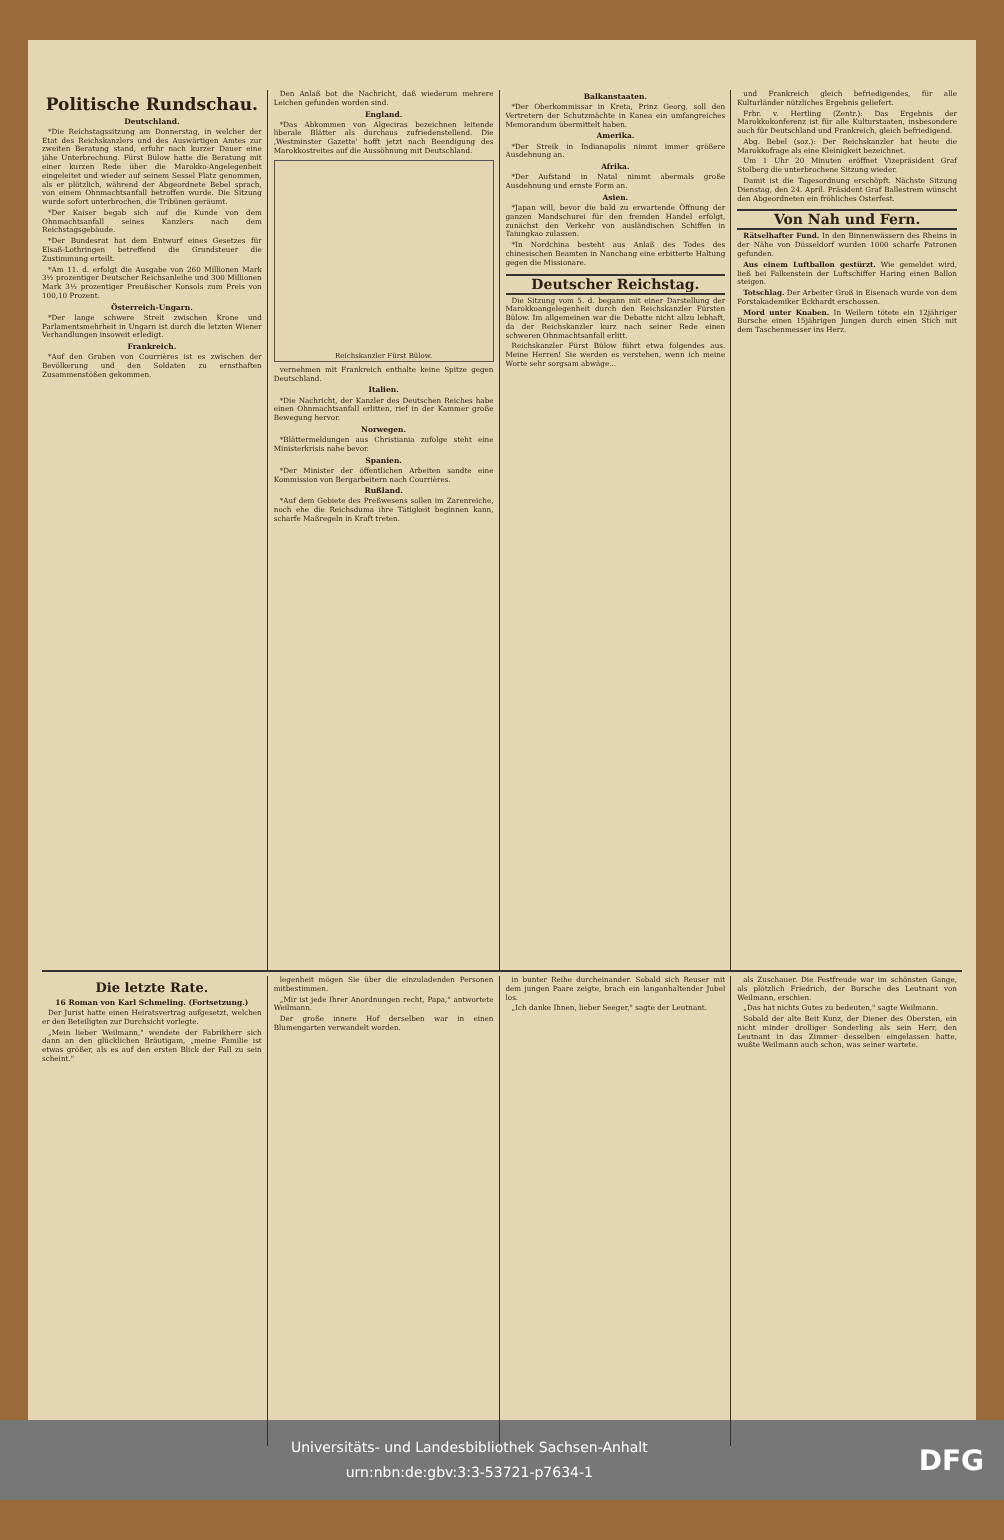Politische Rundschau.
Deutschland.
*Die Reichstagssitzung am Donnerstag, in welcher der Etat des Reichskanzlers und des Auswärtigen Amtes zur zweiten Beratung stand, erfuhr nach kurzer Dauer eine jähe Unterbrechung. Fürst Bülow hatte die Beratung mit einer kurzen Rede über die Marokko-Angelegenheit eingeleitet und wieder auf seinem Sessel Platz genommen, als er plötzlich, während der Abgeordnete Bebel sprach, von einem Ohnmachtsanfall betroffen wurde. Die Sitzung wurde sofort unterbrochen, die Tribünen geräumt.
*Der Kaiser begab sich auf die Kunde von dem Ohnmachtsanfall seines Kanzlers nach dem Reichstagsgebäude.
*Der Bundesrat hat dem Entwurf eines Gesetzes für Elsaß-Lothringen betreffend die Grundsteuer die Zustimmung erteilt.
*Am 11. d. erfolgt die Ausgabe von 260 Millionen Mark 3½ prozentiger Deutscher Reichsanleihe und 300 Millionen Mark 3½ prozentiger Preußischer Konsols zum Preis von 100,10 Prozent.
Österreich-Ungarn.
*Der lange schwere Streit zwischen Krone und Parlamentsmehrheit in Ungarn ist durch die letzten Wiener Verhandlungen insoweit erledigt.
Frankreich.
*Auf den Gruben von Courrières ist es zwischen der Bevölkerung und den Soldaten zu ernsthaften Zusammenstößen gekommen.
Den Anlaß bot die Nachricht, daß wiederum mehrere Leichen gefunden worden sind.
England.
*Das Abkommen von Algeciras bezeichnen leitende liberale Blätter als durchaus zufriedenstellend. Die ‚Westminster Gazette' hofft jetzt nach Beendigung des Marokkostreites auf die Aussöhnung mit Deutschland.
Reichskanzler Fürst Bülow.
vernehmen mit Frankreich enthalte keine Spitze gegen Deutschland.
Italien.
*Die Nachricht, der Kanzler des Deutschen Reiches habe einen Ohnmachtsanfall erlitten, rief in der Kammer große Bewegung hervor.
Norwegen.
*Blättermeldungen aus Christiania zufolge steht eine Ministerkrisis nahe bevor.
Spanien.
*Der Minister der öffentlichen Arbeiten sandte eine Kommission von Bergarbeitern nach Courrières.
Rußland.
*Auf dem Gebiete des Preßwesens sollen im Zarenreiche, noch ehe die Reichsduma ihre Tätigkeit beginnen kann, scharfe Maßregeln in Kraft treten.
Balkanstaaten.
*Der Oberkommissar in Kreta, Prinz Georg, soll den Vertretern der Schutzmächte in Kanea ein umfangreiches Memorandum übermittelt haben.
Amerika.
*Der Streik in Indianapolis nimmt immer größere Ausdehnung an.
Afrika.
*Der Aufstand in Natal nimmt abermals große Ausdehnung und ernste Form an.
Asien.
*Japan will, bevor die bald zu erwartende Öffnung der ganzen Mandschurei für den fremden Handel erfolgt, zunächst den Verkehr von ausländischen Schiffen in Taiungkao zulassen.
*In Nordchina besteht aus Anlaß des Todes des chinesischen Beamten in Nanchang eine erbitterte Haltung gegen die Missionare.
Deutscher Reichstag.
Die Sitzung vom 5. d. begann mit einer Darstellung der Marokkoangelegenheit durch den Reichskanzler Fürsten Bülow. Im allgemeinen war die Debatte nicht allzu lebhaft, da der Reichskanzler kurz nach seiner Rede einen schweren Ohnmachtsanfall erlitt.
Reichskanzler Fürst Bülow führt etwa folgendes aus. Meine Herren! Sie werden es verstehen, wenn ich meine Worte sehr sorgsam abwäge...
und Frankreich gleich befriedigendes, für alle Kulturländer nützliches Ergebnis geliefert.
Frhr. v. Hertling (Zentr.): Das Ergebnis der Marokkokonferenz ist für alle Kulturstaaten, insbesondere auch für Deutschland und Frankreich, gleich befriedigend.
Abg. Bebel (soz.): Der Reichskanzler hat heute die Marokkofrage als eine Kleinigkeit bezeichnet.
Um 1 Uhr 20 Minuten eröffnet Vizepräsident Graf Stolberg die unterbrochene Sitzung wieder.
Damit ist die Tagesordnung erschöpft. Nächste Sitzung Dienstag, den 24. April. Präsident Graf Ballestrem wünscht den Abgeordneten ein fröhliches Osterfest.
Von Nah und Fern.
Rätselhafter Fund. In den Binnenwässern des Rheins in der Nähe von Düsseldorf wurden 1000 scharfe Patronen gefunden.
Aus einem Luftballon gestürzt. Wie gemeldet wird, ließ bei Falkenstein der Luftschiffer Haring einen Ballon steigen.
Totschlag. Der Arbeiter Groß in Eisenach wurde von dem Forstakademiker Eckhardt erschossen.
Mord unter Knaben. In Weilern tötete ein 12jähriger Bursche einen 15jährigen Jungen durch einen Stich mit dem Taschenmesser ins Herz.
Die letzte Rate.
16 Roman von Karl Schmeling. (Fortsetzung.)
Der Jurist hatte einen Heiratsvertrag aufgesetzt, welchen er den Beteiligten zur Durchsicht vorlegte.
„Mein lieber Weilmann," wendete der Fabrikherr sich dann an den glücklichen Bräutigam, „meine Familie ist etwas größer, als es auf den ersten Blick der Fall zu sein scheint."
legenheit mögen Sie über die einzuladenden Personen mitbestimmen.
„Mir ist jede Ihrer Anordnungen recht, Papa," antwortete Weilmann.
Der große innere Hof derselben war in einen Blumengarten verwandelt worden.
in bunter Reihe durcheinander. Sobald sich Reuser mit dem jungen Paare zeigte, brach ein langanhaltender Jubel los.
„Ich danke Ihnen, lieber Seeger," sagte der Leutnant.
als Zuschauer. Die Festfreude war im schönsten Gange, als plötzlich Friedrich, der Bursche des Leutnant von Weilmann, erschien.
„Das hat nichts Gutes zu bedeuten," sagte Weilmann.
Sobald der alte Beit Kunz, der Diener des Obersten, ein nicht minder drolliger Sonderling als sein Herr, den Leutnant in das Zimmer desselben eingelassen hatte, wußte Weilmann auch schon, was seiner wartete.
Universitäts- und Landesbibliothek Sachsen-Anhalt
urn:nbn:de:gbv:3:3-53721-p7634-1
DFG